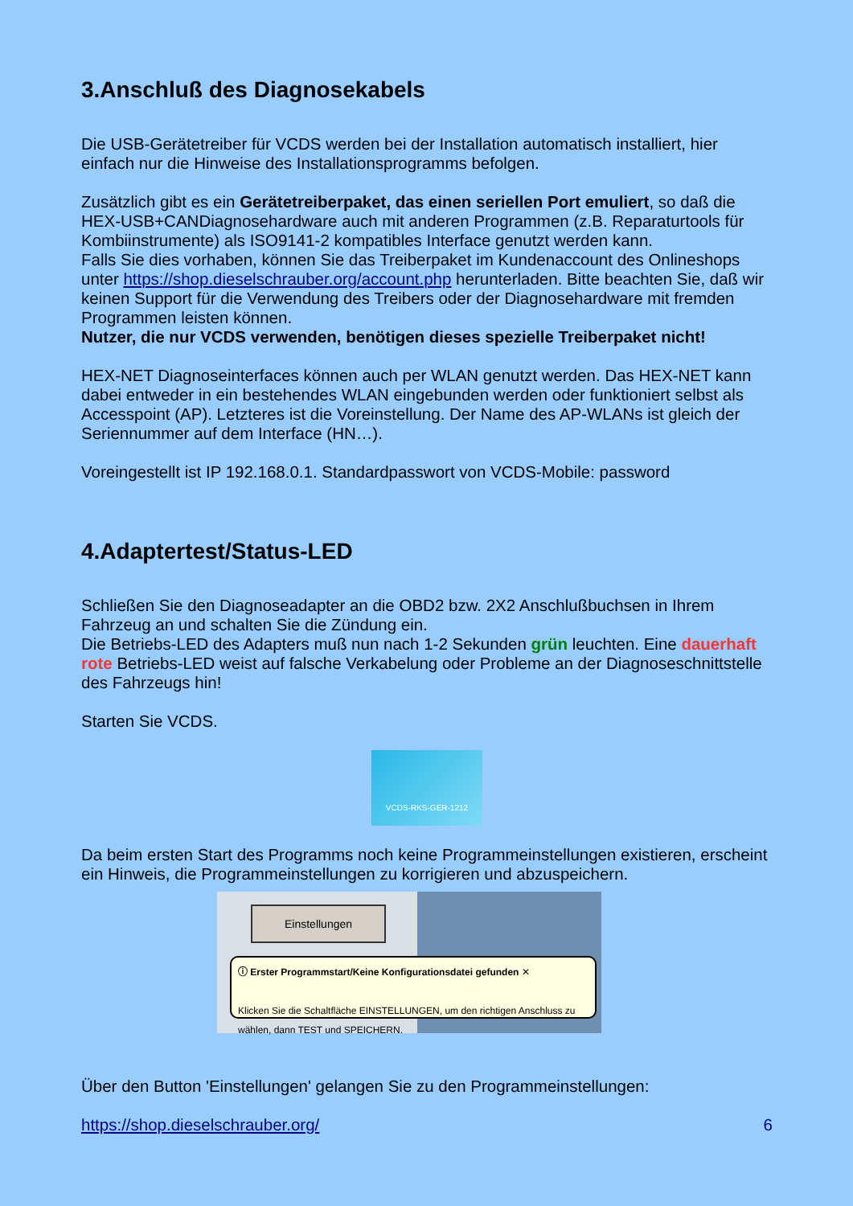3.Anschluß des Diagnosekabels
Die USB-Gerätetreiber für VCDS werden bei der Installation automatisch installiert, hier einfach nur die Hinweise des Installationsprogramms befolgen.
Zusätzlich gibt es ein Gerätetreiberpaket, das einen seriellen Port emuliert, so daß die HEX-USB+CANDiagnosehardware auch mit anderen Programmen (z.B. Reparaturtools für Kombiinstrumente) als ISO9141-2 kompatibles Interface genutzt werden kann.
Falls Sie dies vorhaben, können Sie das Treiberpaket im Kundenaccount des Onlineshops unter https://shop.dieselschrauber.org/account.php herunterladen. Bitte beachten Sie, daß wir keinen Support für die Verwendung des Treibers oder der Diagnosehardware mit fremden Programmen leisten können.
Nutzer, die nur VCDS verwenden, benötigen dieses spezielle Treiberpaket nicht!
HEX-NET Diagnoseinterfaces können auch per WLAN genutzt werden. Das HEX-NET kann dabei entweder in ein bestehendes WLAN eingebunden werden oder funktioniert selbst als Accesspoint (AP). Letzteres ist die Voreinstellung. Der Name des AP-WLANs ist gleich der Seriennummer auf dem Interface (HN…).
Voreingestellt ist IP 192.168.0.1. Standardpasswort von VCDS-Mobile: password
4.Adaptertest/Status-LED
Schließen Sie den Diagnoseadapter an die OBD2 bzw. 2X2 Anschlußbuchsen in Ihrem Fahrzeug an und schalten Sie die Zündung ein.
Die Betriebs-LED des Adapters muß nun nach 1-2 Sekunden grün leuchten. Eine dauerhaft rote Betriebs-LED weist auf falsche Verkabelung oder Probleme an der Diagnoseschnittstelle des Fahrzeugs hin!
Starten Sie VCDS.
VCDS-RKS-GER-1212
Da beim ersten Start des Programms noch keine Programmeinstellungen existieren, erscheint ein Hinweis, die Programmeinstellungen zu korrigieren und abzuspeichern.
Einstellungen
ⓘ Erster Programmstart/Keine Konfigurationsdatei gefunden ✕
Klicken Sie die Schaltfläche EINSTELLUNGEN, um den richtigen Anschluss zu wählen, dann TEST und SPEICHERN.
Über den Button 'Einstellungen' gelangen Sie zu den Programmeinstellungen:
https://shop.dieselschrauber.org/ 6